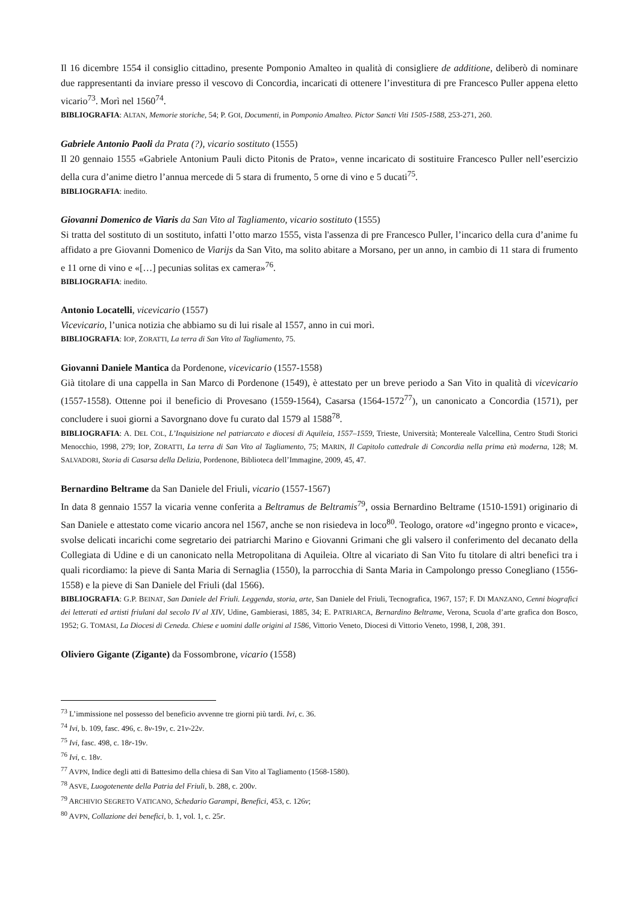Il 16 dicembre 1554 il consiglio cittadino, presente Pomponio Amalteo in qualità di consigliere de additione, deliberò di nominare due rappresentanti da inviare presso il vescovo di Concordia, incaricati di ottenere l’investitura di pre Francesco Puller appena eletto vicario<sup>73</sup>. Morì nel 1560<sup>74</sup>.
BIBLIOGRAFIA: ALTAN, Memorie storiche, 54; P. GOI, Documenti, in Pomponio Amalteo. Pictor Sancti Viti 1505-1588, 253-271, 260.
Gabriele Antonio Paoli da Prata (?), vicario sostituto (1555)
Il 20 gennaio 1555 «Gabriele Antonium Pauli dicto Pitonis de Prato», venne incaricato di sostituire Francesco Puller nell’esercizio della cura d’anime dietro l’annua mercede di 5 stara di frumento, 5 orne di vino e 5 ducati<sup>75</sup>.
BIBLIOGRAFIA: inedito.
Giovanni Domenico de Viaris da San Vito al Tagliamento, vicario sostituto (1555)
Si tratta del sostituto di un sostituto, infatti l’otto marzo 1555, vista l'assenza di pre Francesco Puller, l’incarico della cura d’anime fu affidato a pre Giovanni Domenico de Viarijs da San Vito, ma solito abitare a Morsano, per un anno, in cambio di 11 stara di frumento e 11 orne di vino e «[…] pecunias solitas ex camera»<sup>76</sup>.
BIBLIOGRAFIA: inedito.
Antonio Locatelli, vicevicario (1557)
Vicevicario, l’unica notizia che abbiamo su di lui risale al 1557, anno in cui morì.
BIBLIOGRAFIA: IOP, ZORATTI, La terra di San Vito al Tagliamento, 75.
Giovanni Daniele Mantica da Pordenone, vicevicario (1557-1558)
Già titolare di una cappella in San Marco di Pordenone (1549), è attestato per un breve periodo a San Vito in qualità di vicevicario (1557-1558). Ottenne poi il beneficio di Provesano (1559-1564), Casarsa (1564-1572<sup>77</sup>), un canonicato a Concordia (1571), per concludere i suoi giorni a Savorgnano dove fu curato dal 1579 al 1588<sup>78</sup>.
BIBLIOGRAFIA: A. DEL COL, L’Inquisizione nel patriarcato e diocesi di Aquileia, 1557–1559, Trieste, Università; Montereale Valcellina, Centro Studi Storici Menocchio, 1998, 279; IOP, ZORATTI, La terra di San Vito al Tagliamento, 75; MARIN, Il Capitolo cattedrale di Concordia nella prima età moderna, 128; M. SALVADORI, Storia di Casarsa della Delizia, Pordenone, Biblioteca dell’Immagine, 2009, 45, 47.
Bernardino Beltrame da San Daniele del Friuli, vicario (1557-1567)
In data 8 gennaio 1557 la vicaria venne conferita a Beltramus de Beltramis<sup>79</sup>, ossia Bernardino Beltrame (1510-1591) originario di San Daniele e attestato come vicario ancora nel 1567, anche se non risiedeva in loco<sup>80</sup>. Teologo, oratore «d’ingegno pronto e vicace», svolse delicati incarichi come segretario dei patriarchi Marino e Giovanni Grimani che gli valsero il conferimento del decanato della Collegiata di Udine e di un canonicato nella Metropolitana di Aquileia. Oltre al vicariato di San Vito fu titolare di altri benefici tra i quali ricordiamo: la pieve di Santa Maria di Sernaglia (1550), la parrocchia di Santa Maria in Campolongo presso Conegliano (1556-1558) e la pieve di San Daniele del Friuli (dal 1566).
BIBLIOGRAFIA: G.P. BEINAT, San Daniele del Friuli. Leggenda, storia, arte, San Daniele del Friuli, Tecnografica, 1967, 157; F. DI MANZANO, Cenni biografici dei letterati ed artisti friulani dal secolo IV al XIV, Udine, Gambierasi, 1885, 34; E. PATRIARCA, Bernardino Beltrame, Verona, Scuola d’arte grafica don Bosco, 1952; G. TOMASI, La Diocesi di Ceneda. Chiese e uomini dalle origini al 1586, Vittorio Veneto, Diocesi di Vittorio Veneto, 1998, I, 208, 391.
Oliviero Gigante (Zigante) da Fossombrone, vicario (1558)
<sup>73</sup> L’immissione nel possesso del beneficio avvenne tre giorni più tardi. Ivi, c. 36.
<sup>74</sup> Ivi, b. 109, fasc. 496, c. 8v-19v, c. 21v-22v.
<sup>75</sup> Ivi, fasc. 498, c. 18r-19v.
<sup>76</sup> Ivi, c. 18v.
<sup>77</sup> AVPN, Indice degli atti di Battesimo della chiesa di San Vito al Tagliamento (1568-1580).
<sup>78</sup> ASVE, Luogotenente della Patria del Friuli, b. 288, c. 200v.
<sup>79</sup> ARCHIVIO SEGRETO VATICANO, Schedario Garampi, Benefici, 453, c. 126v;
<sup>80</sup> AVPN, Collazione dei benefici, b. 1, vol. 1, c. 25r.